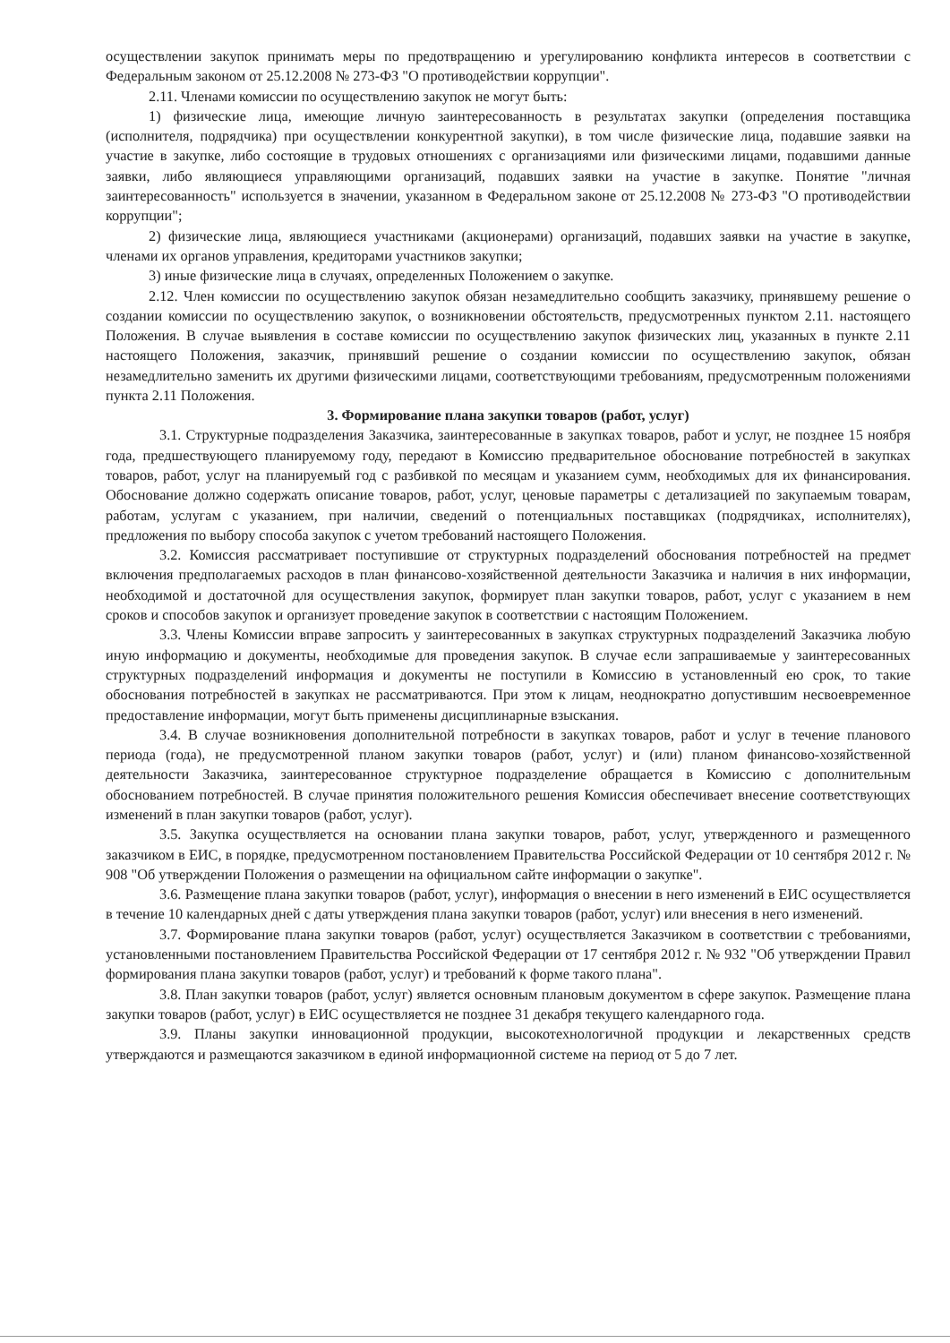осуществлении закупок принимать меры по предотвращению и урегулированию конфликта интересов в соответствии с Федеральным законом от 25.12.2008 № 273-ФЗ "О противодействии коррупции".
2.11. Членами комиссии по осуществлению закупок не могут быть:
1) физические лица, имеющие личную заинтересованность в результатах закупки (определения поставщика (исполнителя, подрядчика) при осуществлении конкурентной закупки), в том числе физические лица, подавшие заявки на участие в закупке, либо состоящие в трудовых отношениях с организациями или физическими лицами, подавшими данные заявки, либо являющиеся управляющими организаций, подавших заявки на участие в закупке. Понятие "личная заинтересованность" используется в значении, указанном в Федеральном законе от 25.12.2008 № 273-ФЗ "О противодействии коррупции";
2) физические лица, являющиеся участниками (акционерами) организаций, подавших заявки на участие в закупке, членами их органов управления, кредиторами участников закупки;
3) иные физические лица в случаях, определенных Положением о закупке.
2.12. Член комиссии по осуществлению закупок обязан незамедлительно сообщить заказчику, принявшему решение о создании комиссии по осуществлению закупок, о возникновении обстоятельств, предусмотренных пунктом 2.11. настоящего Положения. В случае выявления в составе комиссии по осуществлению закупок физических лиц, указанных в пункте 2.11 настоящего Положения, заказчик, принявший решение о создании комиссии по осуществлению закупок, обязан незамедлительно заменить их другими физическими лицами, соответствующими требованиям, предусмотренным положениями пункта 2.11 Положения.
3. Формирование плана закупки товаров (работ, услуг)
3.1. Структурные подразделения Заказчика, заинтересованные в закупках товаров, работ и услуг, не позднее 15 ноября года, предшествующего планируемому году, передают в Комиссию предварительное обоснование потребностей в закупках товаров, работ, услуг на планируемый год с разбивкой по месяцам и указанием сумм, необходимых для их финансирования. Обоснование должно содержать описание товаров, работ, услуг, ценовые параметры с детализацией по закупаемым товарам, работам, услугам с указанием, при наличии, сведений о потенциальных поставщиках (подрядчиках, исполнителях), предложения по выбору способа закупок с учетом требований настоящего Положения.
3.2. Комиссия рассматривает поступившие от структурных подразделений обоснования потребностей на предмет включения предполагаемых расходов в план финансово-хозяйственной деятельности Заказчика и наличия в них информации, необходимой и достаточной для осуществления закупок, формирует план закупки товаров, работ, услуг с указанием в нем сроков и способов закупок и организует проведение закупок в соответствии с настоящим Положением.
3.3. Члены Комиссии вправе запросить у заинтересованных в закупках структурных подразделений Заказчика любую иную информацию и документы, необходимые для проведения закупок. В случае если запрашиваемые у заинтересованных структурных подразделений информация и документы не поступили в Комиссию в установленный ею срок, то такие обоснования потребностей в закупках не рассматриваются. При этом к лицам, неоднократно допустившим несвоевременное предоставление информации, могут быть применены дисциплинарные взыскания.
3.4. В случае возникновения дополнительной потребности в закупках товаров, работ и услуг в течение планового периода (года), не предусмотренной планом закупки товаров (работ, услуг) и (или) планом финансово-хозяйственной деятельности Заказчика, заинтересованное структурное подразделение обращается в Комиссию с дополнительным обоснованием потребностей. В случае принятия положительного решения Комиссия обеспечивает внесение соответствующих изменений в план закупки товаров (работ, услуг).
3.5. Закупка осуществляется на основании плана закупки товаров, работ, услуг, утвержденного и размещенного заказчиком в ЕИС, в порядке, предусмотренном постановлением Правительства Российской Федерации от 10 сентября 2012 г. № 908 "Об утверждении Положения о размещении на официальном сайте информации о закупке".
3.6. Размещение плана закупки товаров (работ, услуг), информация о внесении в него изменений в ЕИС осуществляется в течение 10 календарных дней с даты утверждения плана закупки товаров (работ, услуг) или внесения в него изменений.
3.7. Формирование плана закупки товаров (работ, услуг) осуществляется Заказчиком в соответствии с требованиями, установленными постановлением Правительства Российской Федерации от 17 сентября 2012 г. № 932 "Об утверждении Правил формирования плана закупки товаров (работ, услуг) и требований к форме такого плана".
3.8. План закупки товаров (работ, услуг) является основным плановым документом в сфере закупок. Размещение плана закупки товаров (работ, услуг) в ЕИС осуществляется не позднее 31 декабря текущего календарного года.
3.9. Планы закупки инновационной продукции, высокотехнологичной продукции и лекарственных средств утверждаются и размещаются заказчиком в единой информационной системе на период от 5 до 7 лет.